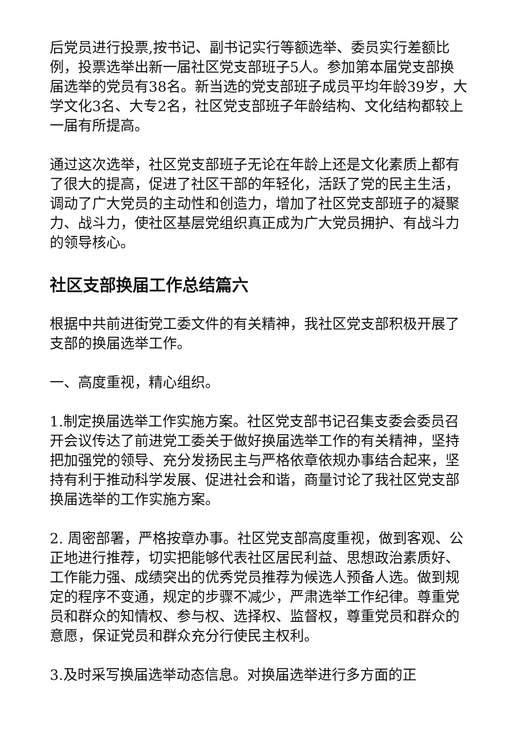后党员进行投票,按书记、副书记实行等额选举、委员实行差额比例，投票选举出新一届社区党支部班子5人。参加第本届党支部换届选举的党员有38名。新当选的党支部班子成员平均年龄39岁，大学文化3名、大专2名，社区党支部班子年龄结构、文化结构都较上一届有所提高。
通过这次选举，社区党支部班子无论在年龄上还是文化素质上都有了很大的提高，促进了社区干部的年轻化，活跃了党的民主生活，调动了广大党员的主动性和创造力，增加了社区党支部班子的凝聚力、战斗力，使社区基层党组织真正成为广大党员拥护、有战斗力的领导核心。
社区支部换届工作总结篇六
根据中共前进街党工委文件的有关精神，我社区党支部积极开展了支部的换届选举工作。
一、高度重视，精心组织。
1.制定换届选举工作实施方案。社区党支部书记召集支委会委员召开会议传达了前进党工委关于做好换届选举工作的有关精神，坚持把加强党的领导、充分发扬民主与严格依章依规办事结合起来，坚持有利于推动科学发展、促进社会和谐，商量讨论了我社区党支部换届选举的工作实施方案。
2. 周密部署，严格按章办事。社区党支部高度重视，做到客观、公正地进行推荐，切实把能够代表社区居民利益、思想政治素质好、工作能力强、成绩突出的优秀党员推荐为候选人预备人选。做到规定的程序不变通，规定的步骤不减少，严肃选举工作纪律。尊重党员和群众的知情权、参与权、选择权、监督权，尊重党员和群众的意愿，保证党员和群众充分行使民主权利。
3.及时采写换届选举动态信息。对换届选举进行多方面的正